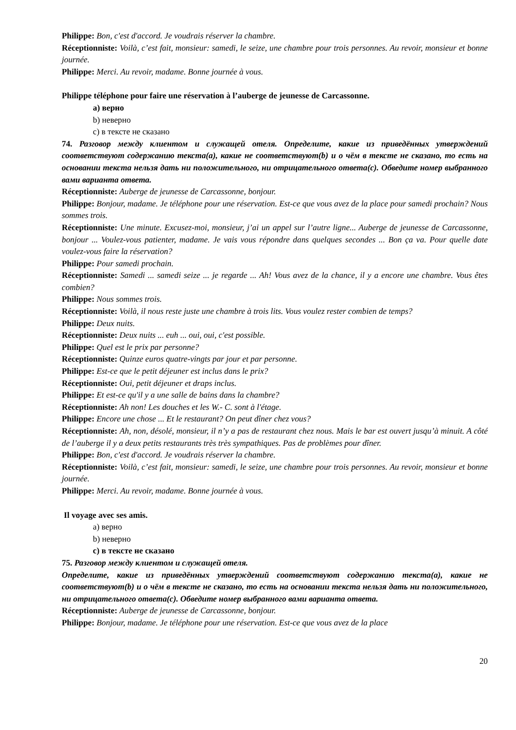Philippe: Bon, c'est d'accord. Je voudrais réserver la chambre.
Réceptionniste: Voilà, c’est fait, monsieur: samedi, le seize, une chambre pour trois personnes. Au revoir, monsieur et bonne journée.
Philippe: Merci. Au revoir, madame. Bonne journée à vous.
Philippe téléphone pour faire une réservation à l’auberge de jeunesse de Carcassonne.
a) верно
b) неверно
c) в тексте не сказано
74. Разговор между клиентом и служащей отеля. Определите, какие из приведённых утверждений соответствуют содержанию текста(a), какие не соответствуют(b) и о чём в тексте не сказано, то есть на основании текста нельзя дать ни положительного, ни отрицательного ответа(c). Обведите номер выбранного вами варианта ответа.
Réceptionniste: Auberge de jeunesse de Carcassonne, bonjour.
Philippe: Bonjour, madame. Je téléphone pour une réservation. Est-ce que vous avez de la place pour samedi prochain? Nous sommes trois.
Réceptionniste: Une minute. Excusez-moi, monsieur, j’ai un appel sur l’autre ligne... Auberge de jeunesse de Carcassonne, bonjour ... Voulez-vous patienter, madame. Je vais vous répondre dans quelques secondes ... Bon ça va. Pour quelle date voulez-vous faire la réservation?
Philippe: Pour samedi prochain.
Réceptionniste: Samedi ... samedi seize ... je regarde ... Ah! Vous avez de la chance, il y a encore une chambre. Vous êtes combien?
Philippe: Nous sommes trois.
Réceptionniste: Voilà, il nous reste juste une chambre à trois lits. Vous voulez rester combien de temps?
Philippe: Deux nuits.
Réceptionniste: Deux nuits ... euh ... oui, oui, c'est possible.
Philippe: Quel est le prix par personne?
Réceptionniste: Quinze euros quatre-vingts par jour et par personne.
Philippe: Est-ce que le petit déjeuner est inclus dans le prix?
Réceptionniste: Oui, petit déjeuner et draps inclus.
Philippe: Et est-ce qu'il y a une salle de bains dans la chambre?
Réceptionniste: Ah non! Les douches et les W.- C. sont à l'étage.
Philippe: Encore une chose ... Et le restaurant? On peut dîner chez vous?
Réceptionniste: Ah, non, désolé, monsieur, il n’y a pas de restaurant chez nous. Mais le bar est ouvert jusqu’à minuit. A côté de l’auberge il y a deux petits restaurants très très sympathiques. Pas de problèmes pour dîner.
Philippe: Bon, c'est d'accord. Je voudrais réserver la chambre.
Réceptionniste: Voilà, c’est fait, monsieur: samedi, le seize, une chambre pour trois personnes. Au revoir, monsieur et bonne journée.
Philippe: Merci. Au revoir, madame. Bonne journée à vous.
Il voyage avec ses amis.
a) верно
b) неверно
c) в тексте не сказано
75. Разговор между клиентом и служащей отеля.
Определите, какие из приведённых утверждений соответствуют содержанию текста(a), какие не соответствуют(b) и о чём в тексте не сказано, то есть на основании текста нельзя дать ни положительного, ни отрицательного ответа(c). Обведите номер выбранного вами варианта ответа.
Réceptionniste: Auberge de jeunesse de Carcassonne, bonjour.
Philippe: Bonjour, madame. Je téléphone pour une réservation. Est-ce que vous avez de la place
20